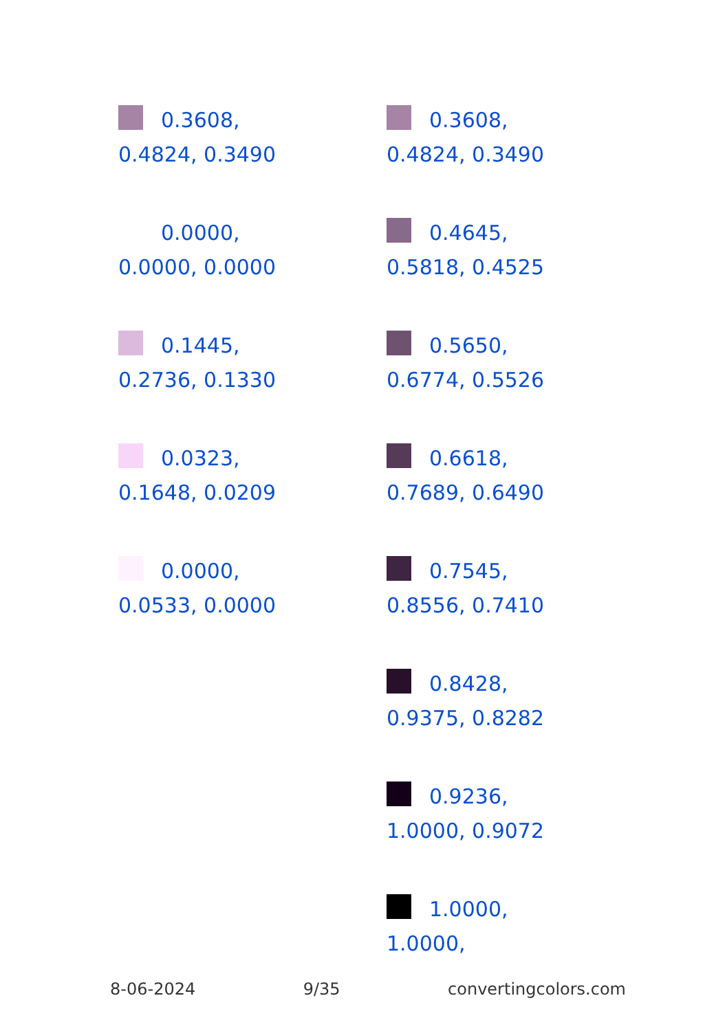0.3608, 0.4824, 0.3490
0.0000, 0.0000, 0.0000
0.1445, 0.2736, 0.1330
0.0323, 0.1648, 0.0209
0.0000, 0.0533, 0.0000
0.3608, 0.4824, 0.3490
0.4645, 0.5818, 0.4525
0.5650, 0.6774, 0.5526
0.6618, 0.7689, 0.6490
0.7545, 0.8556, 0.7410
0.8428, 0.9375, 0.8282
0.9236, 1.0000, 0.9072
1.0000, 1.0000,
8-06-2024 9/35 convertingcolors.com